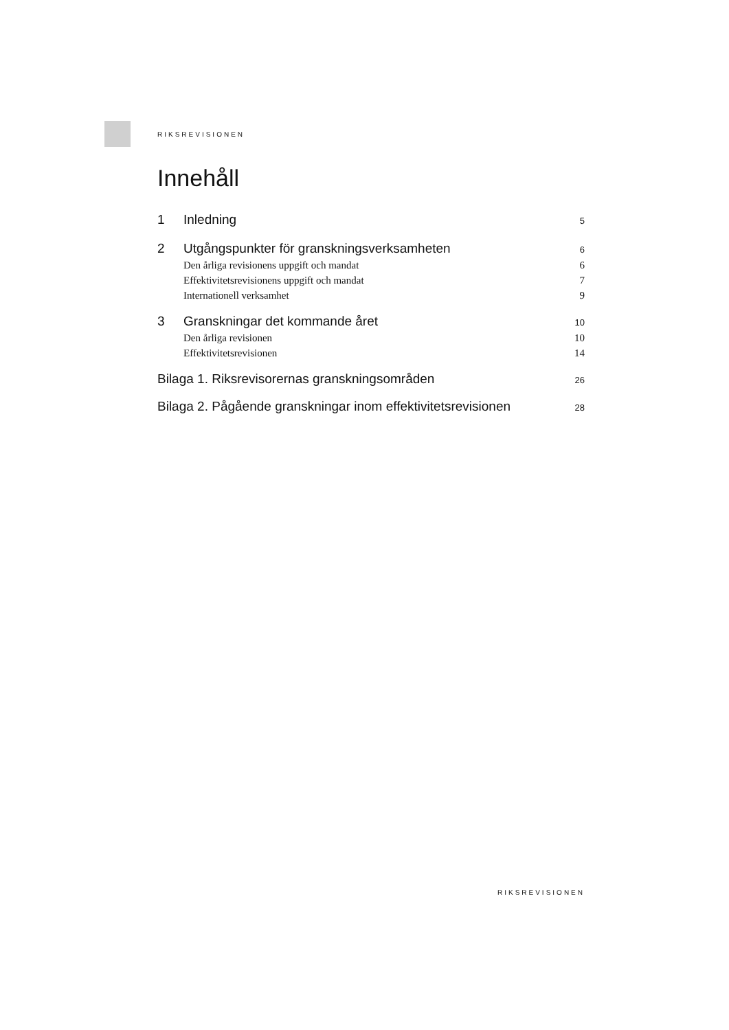RIKSREVISIONEN
Innehåll
1 Inledning 5
2 Utgångspunkter för granskningsverksamheten 6
Den årliga revisionens uppgift och mandat 6
Effektivitetsrevisionens uppgift och mandat 7
Internationell verksamhet 9
3 Granskningar det kommande året 10
Den årliga revisionen 10
Effektivitetsrevisionen 14
Bilaga 1. Riksrevisorernas granskningsområden 26
Bilaga 2. Pågående granskningar inom effektivitetsrevisionen 28
RIKSREVISIONEN